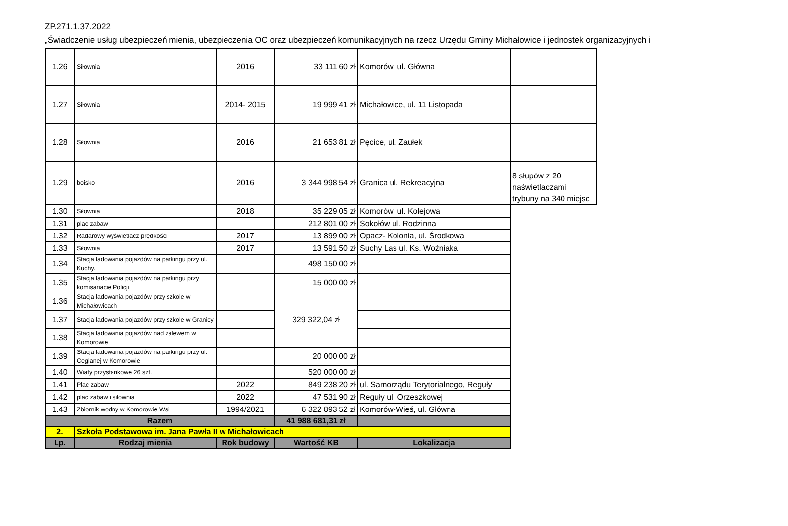ZP.271.1.37.2022
„Świadczenie usług ubezpieczeń mienia, ubezpieczenia OC oraz ubezpieczeń komunikacyjnych na rzecz Urzędu Gminy Michałowice i jednostek organizacyjnych i
| 1.26 | Siłownia | 2016 | 33 111,60 zł | Komorów, ul. Główna | |
| 1.27 | Siłownia | 2014- 2015 | 19 999,41 zł | Michałowice, ul. 11 Listopada | |
| 1.28 | Siłownia | 2016 | 21 653,81 zł | Pęcice, ul. Zaułek | |
| 1.29 | boisko | 2016 | 3 344 998,54 zł | Granica ul. Rekreacyjna | 8 słupów z 20 naświetlaczami trybuny na 340 miejsc |
| 1.30 | Siłownia | 2018 | 35 229,05 zł | Komorów, ul. Kolejowa | |
| 1.31 | plac zabaw | | 212 801,00 zł | Sokołów ul. Rodzinna | |
| 1.32 | Radarowy wyświetlacz prędkości | 2017 | 13 899,00 zł | Opacz- Kolonia, ul. Środkowa | |
| 1.33 | Siłownia | 2017 | 13 591,50 zł | Suchy Las ul. Ks. Woźniaka | |
| 1.34 | Stacja ładowania pojazdów na parkingu przy ul. Kuchy. | | 498 150,00 zł | | |
| 1.35 | Stacja ładowania pojazdów na parkingu przy komisariacie Policji | | 15 000,00 zł | | |
| 1.36 | Stacja ładowania pojazdów przy szkole w Michałowicach | | 329 322,04 zł | | |
| 1.37 | Stacja ładowania pojazdów przy szkole w Granicy | | | | |
| 1.38 | Stacja ładowania pojazdów nad zalewem w Komorowie | | | | |
| 1.39 | Stacja ładowania pojazdów na parkingu przy ul. Ceglanej w Komorowie | | 20 000,00 zł | | |
| 1.40 | Wiaty przystankowe 26 szt. | | 520 000,00 zł | | |
| 1.41 | Plac zabaw | 2022 | 849 238,20 zł | ul. Samorządu Terytorialnego, Reguły | |
| 1.42 | plac zabaw i siłownia | 2022 | 47 531,90 zł | Reguły ul. Orzeszkowej | |
| 1.43 | Zbiornik wodny w Komorowie Wsi | 1994/2021 | 6 322 893,52 zł | Komorów-Wieś, ul. Główna | |
| Razem | | | 41 988 681,31 zł | | |
| 2. | Szkoła Podstawowa im. Jana Pawła II w Michałowicach | | | | |
| Lp. | Rodzaj mienia | Rok budowy | Wartość KB | Lokalizacja | |